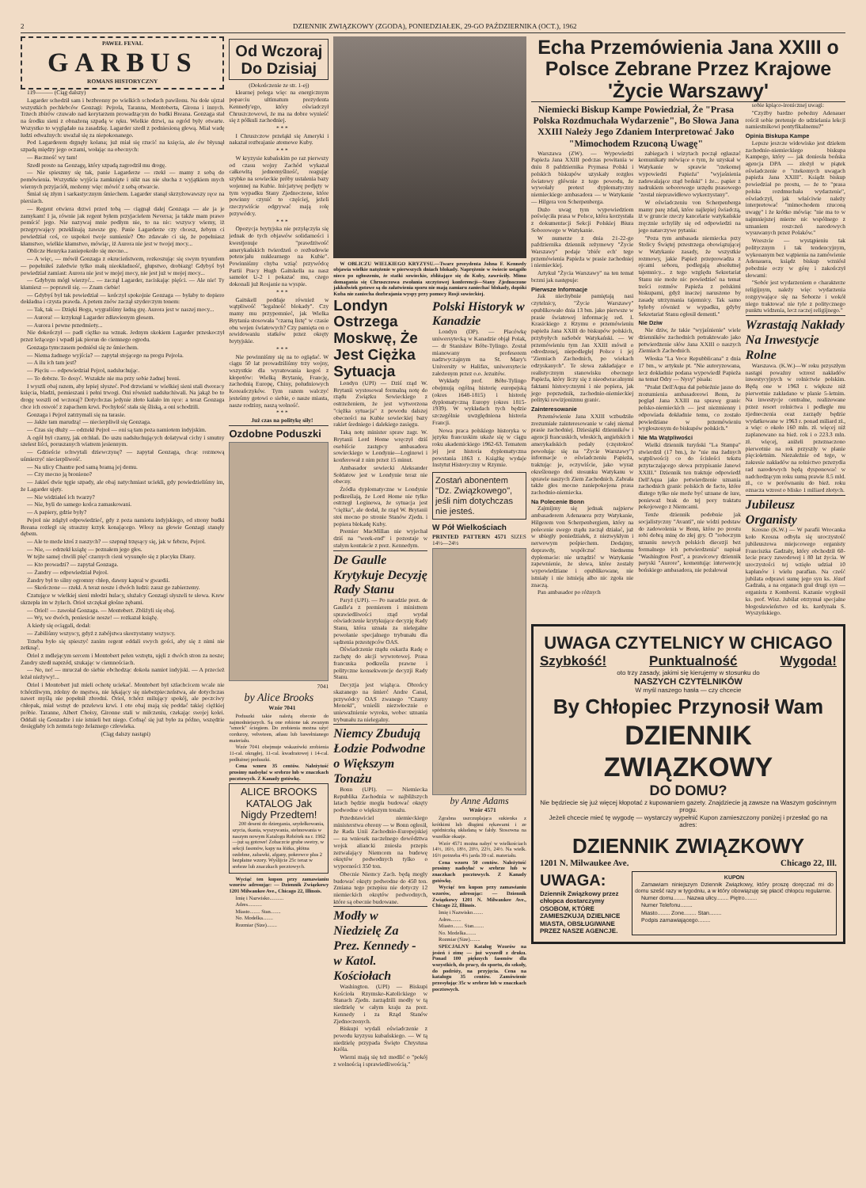2 DZIENNIK ZWIĄZKOWY (ZGODA), PONIEDZIAŁEK, 29-GO PAŹDZIERNIKA (OCT.), 1962
PAWEŁ FEVAL
GARBUS
ROMANS HISTORYCZNY
119——— (Ciąg dalszy)
Lagarder schodził sam i bezbronny po wielkich schodach pawilonu. Na dole ujrzał wszystkich pochlebców Gonzagi: Pejrola, Taranna, Montoberta, Girona i innych. Trzech zbirów czuwało nad korytarzem prowadzącym do budki Breana. Gonzaga stał na środku sieni z obnażoną szpadą w ręku. Wielkie drzwi, na ogród były otwarte. Wszystko to wyglądało na zasadzkę. Lagarder szedł z podniesioną głową. Miał wadę ludzi odważnych: uważał się za niepokonanego.
Pod Lagarderem drgnęły kolana; już miał się rzucić na księcia, ale ów błysnął szpadą między jego oczami, wołając na obecnych:
— Baczność wy tam!
Szedł prosto na Gonzagę, który szpadą zagrodził mu drogę.
— Nie spieszmy się tak, panie Lagarderze — rzekł — mamy z sobą do pomówienia. Wszystkie wyjścia zamknięte i nikt nas nie słucha z wyjątkiem mych wiernych przyjaciół, możemy więc mówić z sobą otwarcie.
Śmiał się złym i sarkastycznym śmiechem. Lagarder stanął skrzyżowawszy ręce na piersiach.
— Regent otwiera drzwi przed tobą — ciągnął dalej Gonzaga — ale ja je zamykam! I ja, równie jak regent byłem przyjacielem Neversa; ja także mam prawo pomścić jego. Nie nazywaj mnie podłym nie, to na nic: wszyscy wiemy, iż przegrywający przeklinają zawsze grę. Panie Lagarderze czy chcesz, żebym ci powiedział coś, co uspokoi twoje sumienie? Oto zdawało ci się, że popełniasz kłamstwo, wielkie kłamstwo, mówiąc, iż Aurora nie jest w twojej mocy...
Oblicze Henryka zaniepokoiło się mocno...
— A więc, — mówił Gonzaga z okrucieństwem, rozkoszując się swym tryumfem — popełniłeś zaledwie tylko małą nieokładność, głupstwo, drobiazg! Gdybyś był powiedział zamiast: Aurora nie jest w mojej mocy, nie jest już w mojej mocy...
— Gdybym mógł wierzyć... — zaczął Lagarder, zaciskając pięści. — Ale nie! Ty kłamiesz — poprawił się. — Znam ciebie!
— Gdybyś był tak powiedział — kończył spokojnie Gonzaga — byłaby to dopiero dokładna i czysta prawda. A potem znów zaczął szyderczym tonem:
— Tak, tak — Dzięki Bogu, wygraliśmy ładną grę. Aurora jest w naszej mocy...
— Aurora! — krzyknął Lagarder zdławionym głosem.
— Aurora i pewne przedmioty...
Nie dokończył — padł ciężko na wznak. Jednym skokiem Lagarder przeskoczył przez leżącego i wpadł jak piorun do ciemnego ogrodu.
Gonzaga tymczasem podniósł się ze śmiechem.
— Niema żadnego wyjścia? — zapytał stojącego na progu Pejrola.
— A ilu ich tam jest?
— Pięciu — odpowiedział Pejrol, nadsłuchując.
— To dobrze. To dosyć. Wszakże nie ma przy sobie żadnej broni.
I wyszli obaj razem, aby lepiej słyszeć. Pod drzwiami w wielkiej sieni stali dworacy księcia, bladzi, pomieszani i pełni trwogi. Oni również nadsłuchiwali. Na jakąż bo to drogę weszli od wczoraj? Dotychczas jedynie złoto kalało im ręce: a teraz Gonzaga chce ich oswoić z zapachem krwi. Pochyłość stała się śliską, a oni schodzili.
Gonzaga i Pejrol zatrzymali się na tarasie.
— Jakże tam marudzą! — niecierpliwił się Gonzaga.
— Czas się dłuży — odrzekł Pejrol — oni są tam poza namiotem indyjskim.
A ogół był czarny, jak otchłań. Do uszu nadsłuchujących dolatywał cichy i smutny szelest liści, poruszanych wiatrem jesiennym.
— Gdzieście schwytali dziewczynę? — zapytał Gonzaga, chcąc rozmową uśmierzyć niecierpliwość.
— Na ulicy Chantre pod samą bramą jej domu.
— Czy mocno ją broniono?
— Jakieś dwie tęgie szpady, ale obaj natychmiast uciekli, gdy powiedzieliśmy im, że Lagarder ujęty.
— Nie widziałeś ich twarzy?
— Nie, byli do samego końca zamaskowani.
— A papiery, gdzie były?
Pejrol nie zdążył odpowiedzieć, gdy z poza namiotu indyjskiego, od strony budki Breana rozległ się straszny krzyk konającego. Włosy na głowie Gonzagi stanęły dębem.
— Ale to może ktoś z naszych? — szepnął trzęsący się, jak w febrze, Pejrol.
— Nie, — odrzekł książę — poznałem jego głos.
W tejże samej chwili pięć czarnych cieni wysunęło się z placyku Diany.
— Kto prowadzi? — zapytał Gonzaga.
— Żandry — odpowiedział Pejrol.
Żandry był to silny ogromny chłop, dawny kapral w gwardii.
— Skończone — rzekł. A teraz nosze i dwóch ludzi: zaraz go zabierzemy.
Czatujące w wielkiej sieni młodzi hulacy, służalcy Gonzagi słyszeli te słowa. Krew skrzepła im w żyłach. Oriol szczękał głośno zębami.
— Oriol! — zawołał Gonzaga. — Montobert. Zbliżyli się obaj.
— Wy, we dwóch, poniesicie nosze! — rozkazał książę.
A kiedy się ociągali, dodał:
— Zabiliśmy wszyscy, gdyż z zabójstwa skorzystamy wszyscy.
Trzeba było się spieszyć zanim regent oddali swych gości, aby się z nimi nie zetknąć.
Oriol z mdlejącym sercem i Montobert pełen wstrętu, ujęli z dwóch stron za nosze; Żandry szedł naprzód, szukając w ciemnościach.
— No, no! — mruczał do siebie obchodząc dokoła namiot indyjski. — A przecież leżał nieżywy!...
Oriol i Montobert już mieli ochotę uciekać. Montobert był szlachcicem wcale nie tchórzliwym, zdolny do męstwa, nie lękający się niebezpieczeństwa, ale dotychczas nawet myślą nie popełnił zbrodni. Oriol, tchórz milujący spokój, ale poczciwy chłopak, miał wstręt do przelewu krwi. I oto obaj mają się poddać takiej ciężkiej próbie. Taranne, Albert Choisy, Gironne stali w milczeniu, czekając swojej kolei. Oddali się Gonzadze i nie istnieli bez niego. Cofnąć się już było za późno, wszędzie dosięgłaby ich zemsta tego żelaznego człowieka.
(Ciąg dalszy nastąpi)
Od Wczoraj Do Dzisiaj
(Dokończenie ze str. 1-ej)
klearnej polega więc na energicznym poparciu ultimatum prezydenta Kennedy'ego, który oświadczył Chruszczowowi, że ma na dobre wynieść się z pólkuli zachodniej.
* * *
I Chruszczow przeląkł się Ameryki i nakazał rozbrajanie atomowe Kuby.
* * *
W kryzysie kubańskim po raz pierwszy od czasu wojny Zachód wykazał całkowitą jednomyślność, reagując szybko na sowieckie próby ustalenia bazy wojennej na Kubie. Inicjatywę podjęty w tym wypadku Stany Zjednoczone, które powinny czynić to częściej, jeżeli rzeczywiście odgrywać mają rolę przywódcy.
* * *
Opozycja brytyjska nie przyłączyła się jednak do tych objawów solidarności i kwestjonuje "prawdziwość amerykańskich twierdzeń o rozbudowie potencjału nuklearnego na Kubie". Powinniśmy chyba wziąć przywódcę Partii Pracy Hugh Gaitskella na nasz samolot U-2 i pokazać mu, czego dokonali już Rosjanie na wyspie.
* * *
Gaitskell poddaje również w wątpliwość "legalność blokady". Czy mamy mu przypomnieć, jak Wielka Brytania stosowała "czarną listę" w czasie obu wojen światowych? Czy pamięta on o rewidowaniu statków przez okręty brytyjskie.
* * *
Nie powinniśmy się na to oglądać. W ciągu 50 lat prowadziliśmy trzy wojny, wszystkie dla wyratowania kogoś z kłopotów: Wielką Brytanię, Francję, zachodnią Europę, Chiny, południowych Koreańczyków. Tym razem walczyć jesteśmy gotowi o siebie, o nasze miasta, nasze rodziny, naszą wolność.
* * *
Już czas na politykę siły!
Ozdobne Poduszki
7041
by Alice Brooks
Wzór 7041
Poduszki takie należą obecnie do najmodniejszych. Są one robione tak zwanym "smock" ściegiem. Do zrobienia można użyć corduroy, velveteen, atłasu lub bawełnianego materiału.
Wzór 7041 obejmuje wskazówki zrobienia 11-cal. okrągłej, 11-cal. kwadratowej i 14-cal. podłużnej poduszki.
Cena wzoru 35 centów. Należytość prosimy nadsyłać w srebrze lub w znaczkach pocztowych. Z Kanady gotówkę.
ALICE BROOKS KATALOG Jak Nigdy Przedtem!
200 deseni do dziergania, szydełkowania, szycia, tkania, wyszywania, stebnowania w naszym nowym Katalogu Robótek na r. 1962—już są gotowe! Zobaczcie grube swetry, w sekcji fasonów, kapy na łóżka, płótna ozdobne, zabawki, afgany, pokrowce plus 2 bezpłatne wzory. Wyślijcie 25c teraz w srebrze lub znaczkach pocztowych.
Wyciąć ten kupon przy zamawianiu wzorów adresując: — Dziennik Związkowy 1201 Milwaukee Ave., Chicago 22, Illinois.
Imię i Nazwisko...........
Adres...........
Miasto........ Stan........
No. Modelka........
Rozmiar (Size)........
W OBLICZU WIELKIEGO KRYZYSU.—Twarz prezydenta Johna F. Kennedy objawia wielkie natężenie w pierwszych dniach blokady. Naprężenie w świecie ustąpiło nieco po ogłoszeniu, że statki sowieckie, zbliżające się do Kuby, zawróciły. Mimo domagania się Chruszczowa zwołania szczytowej konferencji—Stany Zjednoczone jakkolwiek gotowe są do załatwienia sporu nie mają zamiaru zaniechać blokady, dopóki Kuba nie zaniecha dozbrajania wyspy przy pomocy Rosji sowieckiej.
Londyn Ostrzega Moskwę, Że Jest Ciężka Sytuacja
Londyn (UPI) — Dziś rząd W. Brytanii wystosował formalną notę do rządu Związku Sowieckiego z ostrzeżeniem, że jest wytworzona "ciężka sytuacja" z powodu dalszej obecności na Kubie sowieckiej bazy rakiet średniego i dalekiego zasięgu.
Taką notę minister spraw zagr. W. Brytanii Lord Home wręczył dziś osobiście zastępcy ambasadora sowieckiego w Londynie—Loginowi i konferował z nim przez 15 minut.
Ambasador sowiecki Aleksander Sołdatow jest w Londynie teraz nie obecny.
Źródła dyplomatyczne w Londynie podkreślają, że Lord Home nie tylko ostrzegł Loginowa, że sytuacja jest "ciężka", ale dodał, że rząd W. Brytanii stoi mocno po stronie Stanów Zjedn. i popiera blokadę Kuby.
Premier MacMillan nie wyjechał dziś na "week-end" i pozostaje w stałym kontakcie z prez. Kennedym.
De Gaulle Krytykuje Decyzję Rady Stanu
Paryż (UPI). — Po naradzie prez. de Gaulle'a z premierem i ministrem sprawiedliwości rząd wydał oświadczenie krytykujące decyzję Rady Stanu, która uznała za nielegalne powołanie specjalnego trybunału dla sądzenia przestępców OAS.
Oświadczenie rządu oskarża Radę o zachętę do akcji wywrotowej. Prasa francuska podkreśla prawne i polityczne konsekwencje decyzji Rady Stanu.
Decyzja jest wiążąca. Obrońcy skazanego na śmierć Andre Canal, przywódcy OAS zwanego "Czarny Monokl", wnieśli niezwłocznie o unieważnienie wyroku, wobec uznania trybunału za nielegalny.
Niemcy Zbudują Łodzie Podwodne o Większym Tonażu
Bonn (UPI). — Niemiecka Republika Zachodnia w najbliższych latach będzie mogła budować okręty podwodne o większym tonażu.
Przedstawiciel niemieckiego ministerstwa obrony — w Bonn ogłosił, że Rada Unii Zachodnio-Europejskiej — na wniosek naczelnego dowództwa wojsk aliancki zniosła przepis zezwalający Niemcom na budowę okrętów podwodnych tylko o wyporności 350 ton.
Obecnie Niemcy Zach. będą mogły budować okręty podwodne do 450 ton. Zmiana tego przepisu nie dotyczy 12 niemieckich okrętów podwodnych, które są obecnie budowane.
Modły w Niedzielę Za Prez. Kennedy - w Katol. Kościołach
Washington. (UPI) — Biskupi Kościoła Rzymsko-Katolickiego w Stanach Zjedn. zarządzili modły w tą niedzielę w całym kraju za prez. Kennedy i za Rząd Stanów Zjednoczonych.
Biskupi wydali oświadczenie z powodu kryzysu kubańskiego. — W tą niedzielę przypada Święto Chrystusa Króla.
Wierni mają się też modlić o "pokój z wolnością i sprawiedliwością."
Polski Historyk w Kanadzie
Londyn (DP). — Placówkę uniwersytecką w Kanadzie objął Polak, — dr Stanisław Bóbr-Tylingo. Został mianowany profesorem nadzwyczajnym na St. Mary's University w Halifax, uniwersytecie założonym przez o.o. Jezuitów.
Wykłady prof. Bóbr-Tylingo obejmują ogólną historię europejską (okres 1648-1815) i historię dyplomatyczną Europy (okres 1815-1939). W wykładach tych będzie szczególnie uwzględniona historia Francji.
Nowa praca polskiego historyka w języku francuskim ukaże się w ciągu roku akademickiego 1962-63. Tematem jej jest historia dyplomatyczna powstania 1863 r. Książkę wydaje Instytut Historyczny w Rzymie.
Zostań abonentem "Dz. Związkowego", jeśli nim dotychczas nie jesteś.
W Pół Wielkościach
PRINTED PATTERN 4571 SIZES 14½—24½
by Anne Adams
Wzór 4571
Zgrabna uszczuplająca sukienka z krótkimi lub długimi rękawami i ze spódniczką układaną w fałdy. Stosowna na wszelkie okazje.
Wzór 4571 można nabyć w wielkościach 14½, 16½, 18½, 20½, 22½, 24½. Na wielk. 16½ potrzeba 4¼ jarda 39 cal. materiału.
Cena wzoru 50 centów. Należytość prosimy nadsyłać w srebrze lub w znaczkach pocztowych. Z Kanady gotówkę.
Wyciąć ten kupon przy zamawianiu wzorów, adresując: — Dziennik Związkowy 1201 N. Milwaukee Ave., Chicago 22, Illinois.
Imię i Nazwisko........
Adres........
Miasto........ Stan........
No. Modelka........
Rozmiar (Size)........
SPECJALNY Katalog Wzorów na jesień i zimę — już wyszedł z druku. Ponad 100 pięknych fasonów dla wszystkich, do pracy, do sportu, do szkoły, do podróży, na przyjęcia. Cena na katalogu 35 centów. Zamówienie przesyłając 35c w srebrze lub w znaczkach pocztowych.
Echa Przemówienia Jana XXIII o Polsce Zebrane Przez Krajowe 'Życie Warszawy'
Niemiecki Biskup Kampe Powiedział, Że "Prasa Polska Rozdmuchała Wydarzenie", Bo Słowa Jana XXIII Należy Jego Zdaniem Interpretować Jako "Mimochodem Rzuconą Uwagę"
Warszawa (ZW). — Wypowiedzi Papieża Jana XXIII podczas powitania w dniu 8 października Prymasa Polski i polskich biskupów uzyskały rozgłos światowy głównie z tego powodu, że wywołały protest dyplomatyczny niemieckiego ambasadora — w Watykanie — Hilgera von Scherpenberga.
Dużo uwag tym wypowiedziom poświęciła prasa w Polsce, która korzystała z dokumentacji Sekcji Polskiej Biura Soborowego w Watykanie.
W numerze z dnia 21-22-go października dziennik reżymowy "Życie Warszawy" podaje 'zbiór ech' tego przemówienia Papieża w prasie zachodniej i niemieckiej.
Artykuł "Życia Warszawy" na ten temat brzmi jak następuje:
Pierwsze Informacje
Jak niechybnie pamiętają nasi czytelnicy, "Życie Warszawy" opublikowało dnia 13 bm. jako pierwsze w prasie światowej informację red. I. Krasickiego z Rzymu o przemówieniu papieża Jana XXIII do biskupów polskich, przybyłych naSobór Watykański. — W przemówieniu tym Jan XXIII mówił o odrodzonej, niepodległej Polsce i jej "Ziemiach Zachodnich, po wiekach odzyskanych". Te słowa zakładające o realistycznym stanowisku obecnego Papieża, który liczy się z nieodwracalnymi faktami historycznymi i nie popiera, jak jego poprzednik, zachodnio-niemieckiej polityki rewizjonizmu granic.
Zainteresowanie
Przemówienie Jana XXIII wzbudziło zrozumiałe zainteresowanie w całej niemal prasie zachodniej. Dziesiątki dzienników i agencji francuskich, włoskich, angielskich i amerykańskich podały (częstokroć powołując się na "Życie Warszawy") informacje o oświadczeniu Papieża, traktując je, oczywiście, jako wyraz określonego doń stosunku Watykanu w sprawie naszych Ziem Zachodnich. Zabrała także głos mocno zaniepokojona prasa zachodnio-niemiecka.
Na Polecenie Bonn
Zajmijmy się jednak najpierw ambasadorem Adenauera przy Watykanie, Hilgerem von Scherpenbergiem, który na polecenie swego rządu zaczął działać, już w ubiegły poniedziałek, z niezwykłym i nerwowym pośpiechem. Dodajmy, doprawdy, współczuć biednemu dyplomacie: nie urządzić w Watykanie zapewnienie, że słowa, które zostały wypowiedziane i opublikowane, nie istniały i nie istnieją albo nic zgoła nie znaczą.
Pan ambasador po różnych
zabiegach i wizytach począł ogłaszać komunikaty mówiące o tym, że uzyskał w Watykanie w sprawie "rzekomej wypowiedzi Papieża" "wyjaśnienia zadowalające rząd boński" i że... papier z nadrukiem soborowego urzędu prasowego "został nieprawidłowo wykorzystany".
W oświadczeniu von Scherpenberga mamy parę zdań, które najlepiej świadczą, iż w gruncie rzeczy kancelarie watykańskie zręcznie uchyliły się od odpowiedzi na jego natarczywe pytania:
"Poza tym ambasada niemiecka przy Stolicy Świętej przestrzega obowiązującej w Watykanie zasady, że wszystkie rozmowy, jakie Papież przeprowadza z ojcami soboru, podlegają absolutnej tajemnicy... z tego względu Sekretariat Stanu nie może nic powiedzieć na temat treści rozmów Papieża z polskimi biskupami, gdyż inaczej naruszono by zasadę utrzymania tajemnicy. Tak samo byłoby również w wypadku, gdyby Sekretariat Stanu ogłosił dementi."
Nie Dziw
Nie dziw, że takie "wyjaśnienie" wiele dzienników zachodnich potraktowało jako potwierdzenie słów Jana XXIII o naszych Ziemiach Zachodnich.
Włoska "La Voce Repubblicana" z dnia 17 bm., w artykule pt. "Nie autoryzowana, lecz dokładnie podana wypowiedź Papieża na temat Odry — Nysy" pisała:
"Prałat Dell'Aqua dał pobieżnie jasno do zrozumienia ambasadorowi Bonn, że pogląd Jana XXIII na sprawę granic polsko-niemieckich — jest niezmienny i odpowiada dokładnie temu, co zostało powiedziane w przemówieniu wygłoszonym do biskupów polskich."
Nie Ma Wątpliwości
Wielki dziennik turyński "La Stampa" stwierdził (17 bm.), że "nie ma żadnych wątpliwości) co do ścisłości tekstu przytaczającego słowa przypisanie Janowi XXIII." Dziennik ten traktuje odpowiedź Dell'Aqua jako potwierdzenie uznania zachodnich granic polskich de facto, które dlatego tylko nie może być uznane de iure, ponieważ brak do tej pory traktatu pokojowego z Niemcami.
Tenże dziennik podobnie jak socjalistyczny "Avanti", nie widzi podstaw do zadowolenia w Bonn, które po prostu robi dobrą minę do złej gry. O "roboczym uznaniu nowych polskich diecezji bez formalnego ich potwierdzenia" napisał "Washington Post", a prawicowy dziennik paryski "Aurore", komentując interwencję bońskiego ambasadora, nie pożałował
sobie kpiąco-ironicznej uwagi:
"Czyżby bardzo pobożny Adenauer rościł sobie pretensje do udzielania lekcji namiestnikowi pontyfikalnemu?"
Opinia Biskupa Kampe
Lepsze jeszcze widowisko jest dziełem zachodnio-niemieckiego biskupa Kampego, który — jak doniosła bońska agencja DPA — złożył w piątek oświadczenie o "rzekomych uwagach papieża Jana XXIII". Ksiądz biskup powiedział po prostu, — że to "prasa polska rozdmuchała wydarzenie", oświadczył, jak właściwie należy interpretować "mimochodem rzuconą uwagę" i że krótko mówiąc "nie ma to w najmniejszej mierze nic wspólnego z uznaniem roszczeń narodowych wysuwanych przez Polaków."
Wreszcie — wystąpieniu tak politycznym i tak tendencyjnym, wykonanym bez wątpienia na zamówienie Adenauera, ksiądz biskup wzniósł pobożnie oczy w górę i zakończył słowami:
"Sobór jest wydarzeniem o charakterze religijnym, należy więc wydarzenia rozgrywające się na Soborze i wokół niego traktować nie tyle z politycznego punktu widzenia, lecz raczej religijnego."
Wzrastają Nakłady Na Inwestycje Rolne
Warszawa. (K.W.)—W roku przyszłym nastąpi poważny wzrost nakładów inwestycyjnych w rolnictwie polskim. Będą one w 1963 r. większe niż pierwotnie zakładano w planie 5-letnim. Na inwestycje centralne, realizowane przez resort rolnictwa i podległe mu zjednoczenia oraz zarządy będzie wydatkowane w 1963 r. ponad miliard zł., a więc o około 160 mln. zł. więcej niż zaplanowano na bież. rok i o 223.3 mln. zł. więcej, aniżeli przeznaczono pierwotnie na rok przyszły w planie pięcioletnim. Niezależnie od tego, w zakresie nakładów na rolnictwo przezydia rad narodowych będą dysponować w nadchodzącym roku sumą prawie 8.5 mld. zł., co w porównaniu do bież. roku oznacza wzrost o blisko 1 miliard złotych.
Jubileusz Organisty
Krosno (K.W.) — W parafii Wrocanka koło Krosna odbyła się uroczystość jubileuszowa miejscowego organisty Franciszka Gadzały, który obchodził 60-lecie pracy zawodowej i 80 lat życia. W uroczystości tej wzięło udział 10 kapłanów i wielu parafian. Na cześć jubilata odprawi sumę jego syn ks. Józef Gadzała, a na organach grał drugi syn — organista z Komborni. Kazanie wygłosił ks. prof. Wisz. Jubilat otrzymał specjalne błogosławieństwo od ks. kardynała S. Wyszyńskiego.
UWAGA CZYTELNICY W CHICAGO
Szybkość! Punktualność Wygoda!
oto trzy zasady, jakimi się kierujemy w stosunku do
NASZYCH CZYTELNIKÓW
W myśl naszego hasła — czy chcecie
By Chłopiec Przynosił Wam
DZIENNIK ZWIĄZKOWY
DO DOMU?
Nie będziecie się już więcej kłopotać z kupowaniem gazety. Znajdziecie ją zawsze na Waszym gościnnym progu.
Jeżeli chcecie mieć tę wygodę — wystarczy wypełnić Kupon zamieszczony poniżej i przesłać go na adres:
DZIENNIK ZWIĄZKOWY
1201 N. Milwaukee Ave. Chicago 22, Ill.
UWAGA:
Dziennik Związkowy przez chłopca dostarczymy OSOBOM, KTÓRE ZAMIESZKUJĄ DZIELNICE MIASTA, OBSŁUGIWANE PRZEZ NASZE AGENCJE.
KUPON
Zamawiam niniejszym Dziennik Związkowy, który proszę doręczać mi do domu sześć razy w tygodniu, a w który obowiązuję się płacić chłopcu regularnie.
Numer domu........ Nazwa ulicy........ Piętro........
Numer Telefonu........
Miasto........ Zone........ Stan........
Podpis zamawiającego........